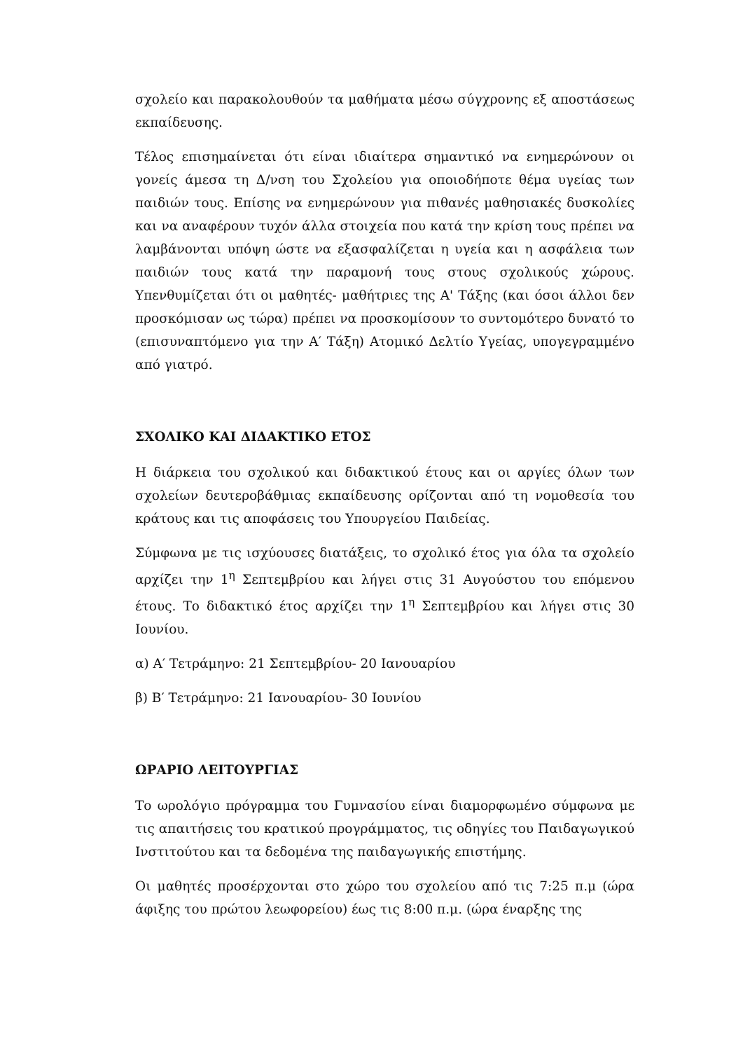σχολείο και παρακολουθούν τα μαθήματα μέσω σύγχρονης εξ αποστάσεως εκπαίδευσης.
Τέλος επισημαίνεται ότι είναι ιδιαίτερα σημαντικό να ενημερώνουν οι γονείς άμεσα τη Δ/νση του Σχολείου για οποιοδήποτε θέμα υγείας των παιδιών τους. Επίσης να ενημερώνουν για πιθανές μαθησιακές δυσκολίες και να αναφέρουν τυχόν άλλα στοιχεία που κατά την κρίση τους πρέπει να λαμβάνονται υπόψη ώστε να εξασφαλίζεται η υγεία και η ασφάλεια των παιδιών τους κατά την παραμονή τους στους σχολικούς χώρους. Υπενθυμίζεται ότι οι μαθητές- μαθήτριες της Α' Τάξης (και όσοι άλλοι δεν προσκόμισαν ως τώρα) πρέπει να προσκομίσουν το συντομότερο δυνατό το (επισυναπτόμενο για την Α′ Τάξη) Ατομικό Δελτίο Υγείας, υπογεγραμμένο από γιατρό.
ΣΧΟΛΙΚΟ ΚΑΙ ΔΙΔΑΚΤΙΚΟ ΕΤΟΣ
Η διάρκεια του σχολικού και διδακτικού έτους και οι αργίες όλων των σχολείων δευτεροβάθμιας εκπαίδευσης ορίζονται από τη νομοθεσία του κράτους και τις αποφάσεις του Υπουργείου Παιδείας.
Σύμφωνα με τις ισχύουσες διατάξεις, το σχολικό έτος για όλα τα σχολείο αρχίζει την 1<sup>η</sup> Σεπτεμβρίου και λήγει στις 31 Αυγούστου του επόμενου έτους. Το διδακτικό έτος αρχίζει την 1<sup>η</sup> Σεπτεμβρίου και λήγει στις 30 Ιουνίου.
α) Α′ Τετράμηνο: 21 Σεπτεμβρίου- 20 Ιανουαρίου
β) Β′ Τετράμηνο: 21 Ιανουαρίου- 30 Ιουνίου
ΩΡΑΡΙΟ ΛΕΙΤΟΥΡΓΙΑΣ
Το ωρολόγιο πρόγραμμα του Γυμνασίου είναι διαμορφωμένο σύμφωνα με τις απαιτήσεις του κρατικού προγράμματος, τις οδηγίες του Παιδαγωγικού Ινστιτούτου και τα δεδομένα της παιδαγωγικής επιστήμης.
Οι μαθητές προσέρχονται στο χώρο του σχολείου από τις 7:25 π.μ (ώρα άφιξης του πρώτου λεωφορείου) έως τις 8:00 π.μ. (ώρα έναρξης της